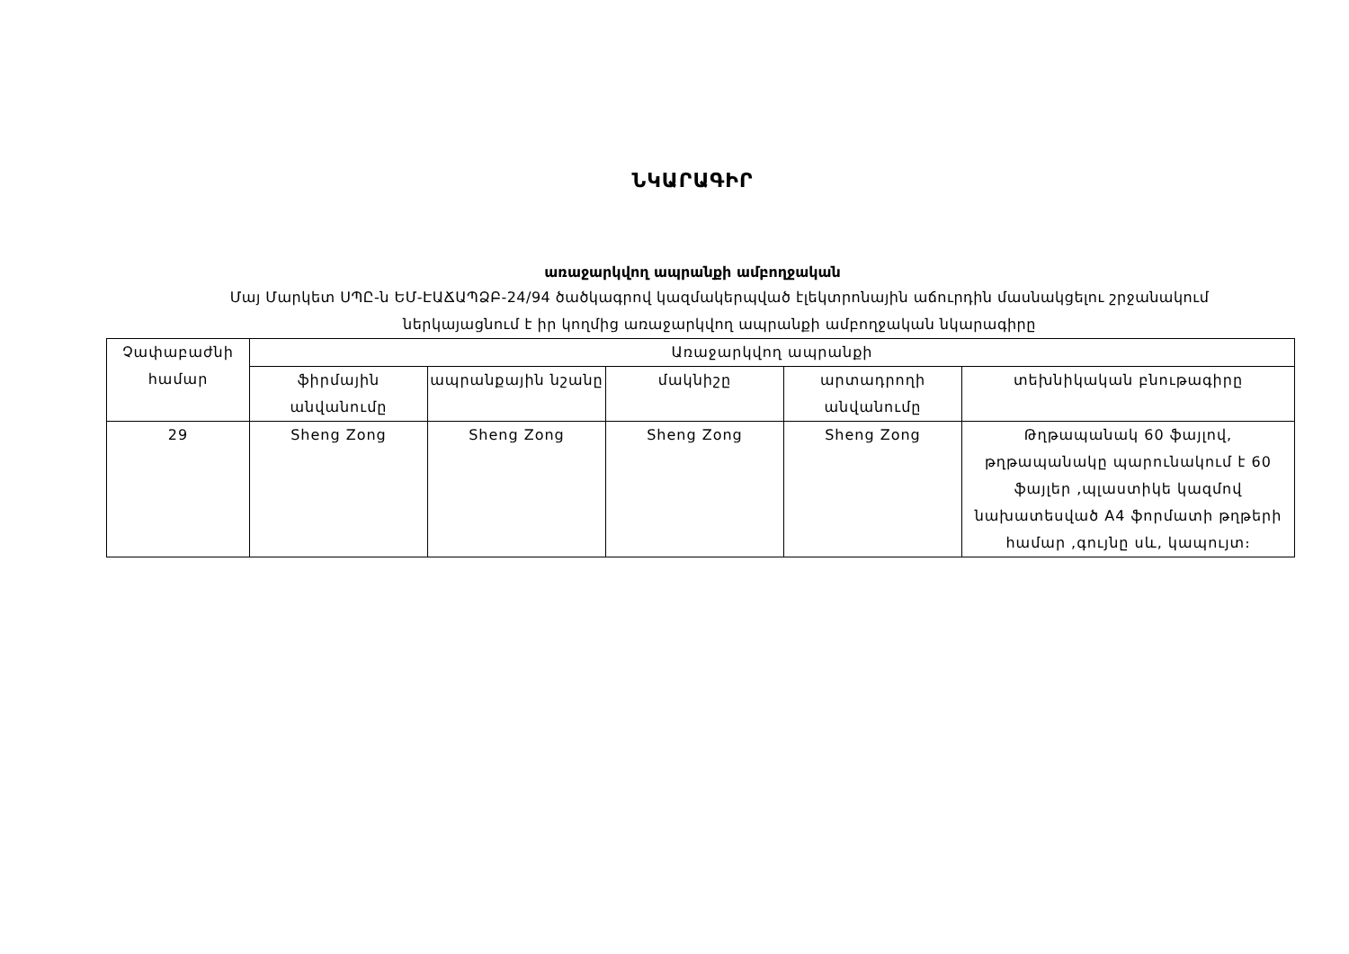ՆԿԱՐԱԳԻՐ
առաջարկվող ապրանքի ամբողջական
Մայ Մարկետ ՍՊԸ-ն ԵՄ-ԷԱՃԱՊՁԲ-24/94 ծածկագրով կազմակերպված էլեկտրոնային աճուրդին մասնակցելու շրջանակում
ներկայացնում է իր կողմից առաջարկվող ապրանքի ամբողջական նկարագիրը
| Չափաբաժնի համար | Առաջարկվող ապրանքի | | | | |
| --- | --- | --- | --- | --- | --- |
| | ֆիրմային անվանումը | ապրանքային նշանը | մակնիշը | արտադրողի անվանումը | տեխնիկական բնութագիրը |
| 29 | Sheng Zong | Sheng Zong | Sheng Zong | Sheng Zong | Թղթապանակ 60 ֆայլով, թղթապանակը պարունակում է 60 ֆայլեր ,պլաստիկե կազմով նախատեսված A4 ֆորմատի թղթերի համար ,գույնը սև, կապույտ։ |